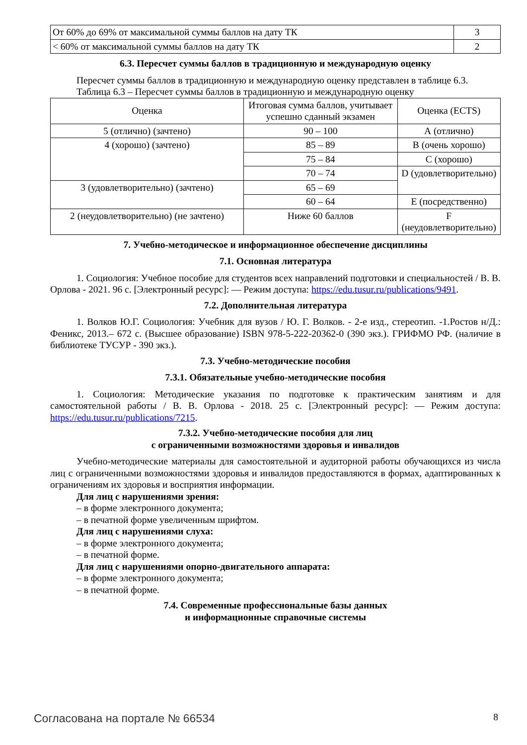| От 60% до 69% от максимальной суммы баллов на дату ТК | 3 |
| < 60% от максимальной суммы баллов на дату ТК | 2 |
6.3. Пересчет суммы баллов в традиционную и международную оценку
Пересчет суммы баллов в традиционную и международную оценку представлен в таблице 6.3.
Таблица 6.3 – Пересчет суммы баллов в традиционную и международную оценку
| Оценка | Итоговая сумма баллов, учитывает успешно сданный экзамен | Оценка (ECTS) |
| 5 (отлично) (зачтено) | 90 – 100 | А (отлично) |
| 4 (хорошо) (зачтено) | 85 – 89 | В (очень хорошо) |
| | 75 – 84 | С (хорошо) |
| | 70 – 74 | D (удовлетворительно) |
| 3 (удовлетворительно) (зачтено) | 65 – 69 | |
| | 60 – 64 | Е (посредственно) |
| 2 (неудовлетворительно) (не зачтено) | Ниже 60 баллов | F (неудовлетворительно) |
7. Учебно-методическое и информационное обеспечение дисциплины
7.1. Основная литература
1. Социология: Учебное пособие для студентов всех направлений подготовки и специальностей / В. В. Орлова - 2021. 96 с. [Электронный ресурс]: — Режим доступа: https://edu.tusur.ru/publications/9491.
7.2. Дополнительная литература
1. Волков Ю.Г. Социология: Учебник для вузов / Ю. Г. Волков. - 2-е изд., стереотип. -1.Ростов н/Д.: Феникс, 2013.– 672 с. (Высшее образование) ISBN 978-5-222-20362-0 (390 экз.). ГРИФМО РФ. (наличие в библиотеке ТУСУР - 390 экз.).
7.3. Учебно-методические пособия
7.3.1. Обязательные учебно-методические пособия
1. Социология: Методические указания по подготовке к практическим занятиям и для самостоятельной работы / В. В. Орлова - 2018. 25 с. [Электронный ресурс]: — Режим доступа: https://edu.tusur.ru/publications/7215.
7.3.2. Учебно-методические пособия для лиц
с ограниченными возможностями здоровья и инвалидов
Учебно-методические материалы для самостоятельной и аудиторной работы обучающихся из числа лиц с ограниченными возможностями здоровья и инвалидов предоставляются в формах, адаптированных к ограничениям их здоровья и восприятия информации.
Для лиц с нарушениями зрения:
– в форме электронного документа;
– в печатной форме увеличенным шрифтом.
Для лиц с нарушениями слуха:
– в форме электронного документа;
– в печатной форме.
Для лиц с нарушениями опорно-двигательного аппарата:
– в форме электронного документа;
– в печатной форме.
7.4. Современные профессиональные базы данных
и информационные справочные системы
Согласована на портале № 66534 8